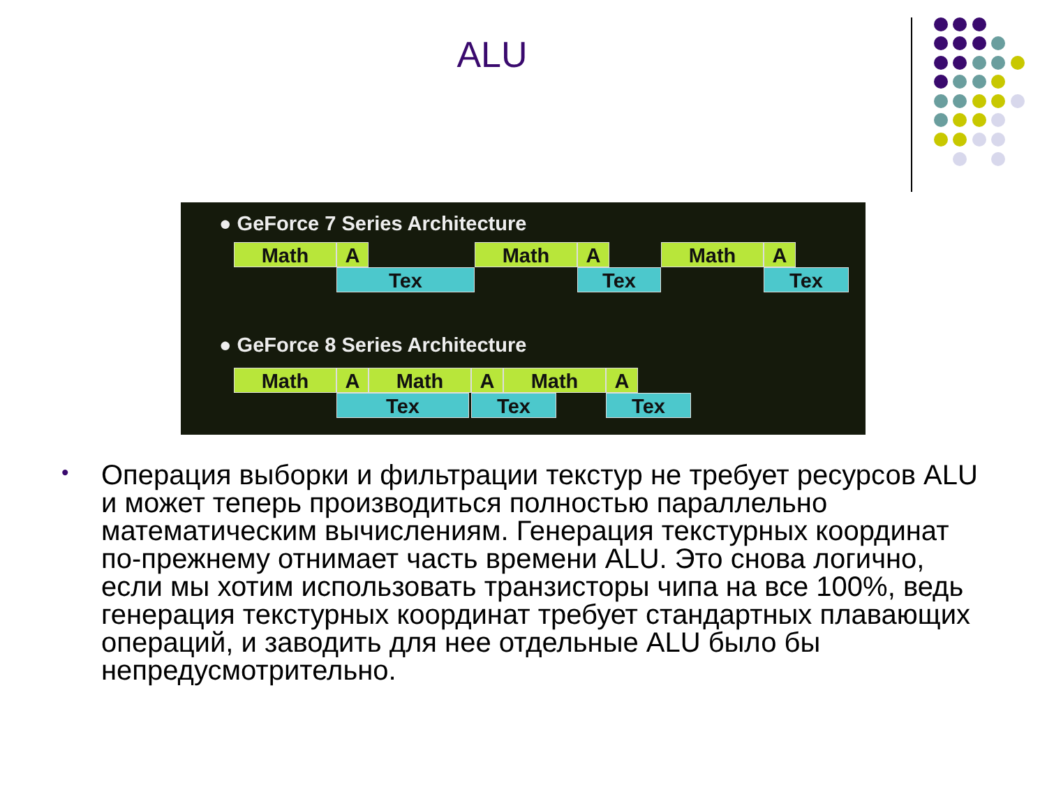ALU
● GeForce 7 Series Architecture
Math A
Tex
Math A
Tex
Math A
Tex
● GeForce 8 Series Architecture
Math A Math A Math A
Tex Tex Tex
•
Операция выборки и фильтрации текстур не требует ресурсов ALU и может теперь производиться полностью параллельно математическим вычислениям. Генерация текстурных координат по-прежнему отнимает часть времени ALU. Это снова логично, если мы хотим использовать транзисторы чипа на все 100%, ведь генерация текстурных координат требует стандартных плавающих операций, и заводить для нее отдельные ALU было бы непредусмотрительно.